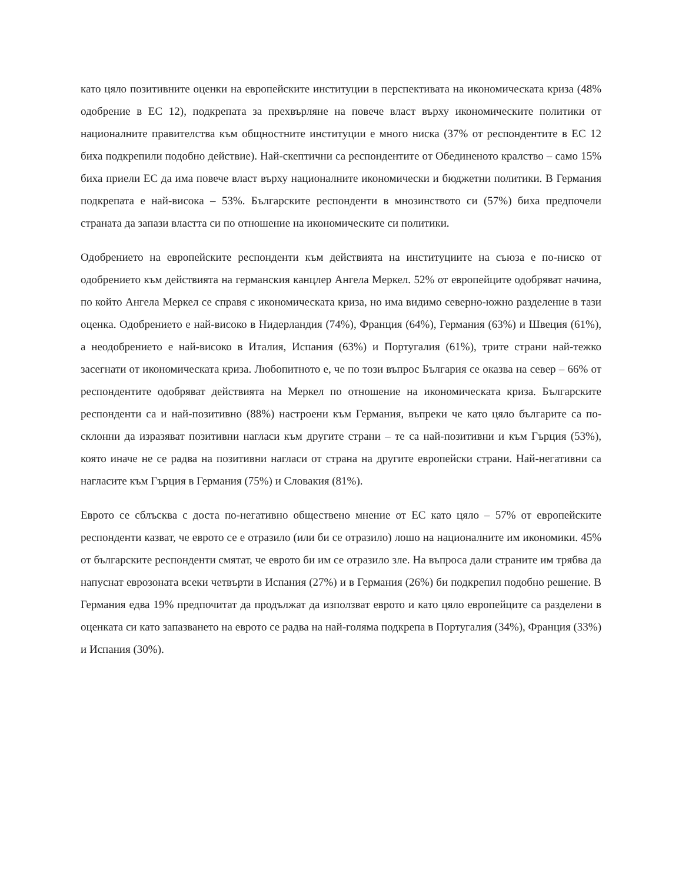като цяло позитивните оценки на европейските институции в перспективата на икономическата криза (48% одобрение в ЕС 12), подкрепата за прехвърляне на повече власт върху икономическите политики от националните правителства към общностните институции е много ниска (37% от респондентите в ЕС 12 биха подкрепили подобно действие). Най-скептични са респондентите от Обединеното кралство – само 15% биха приели ЕС да има повече власт върху националните икономически и бюджетни политики. В Германия подкрепата е най-висока – 53%. Българските респонденти в мнозинството си (57%) биха предпочели страната да запази властта си по отношение на икономическите си политики.
Одобрението на европейските респонденти към действията на институциите на съюза е по-ниско от одобрението към действията на германския канцлер Ангела Меркел. 52% от европейците одобряват начина, по който Ангела Меркел се справя с икономическата криза, но има видимо северно-южно разделение в тази оценка. Одобрението е най-високо в Нидерландия (74%), Франция (64%), Германия (63%) и Швеция (61%), а неодобрението е най-високо в Италия, Испания (63%) и Португалия (61%), трите страни най-тежко засегнати от икономическата криза. Любопитното е, че по този въпрос България се оказва на север – 66% от респондентите одобряват действията на Меркел по отношение на икономическата криза. Българските респонденти са и най-позитивно (88%) настроени към Германия, въпреки че като цяло българите са по-склонни да изразяват позитивни нагласи към другите страни – те са най-позитивни и към Гърция (53%), която иначе не се радва на позитивни нагласи от страна на другите европейски страни. Най-негативни са нагласите към Гърция в Германия (75%) и Словакия (81%).
Еврото се сблъсква с доста по-негативно обществено мнение от ЕС като цяло – 57% от европейските респонденти казват, че еврото се е отразило (или би се отразило) лошо на националните им икономики. 45% от българските респонденти смятат, че еврото би им се отразило зле. На въпроса дали страните им трябва да напуснат еврозоната всеки четвърти в Испания (27%) и в Германия (26%) би подкрепил подобно решение. В Германия едва 19% предпочитат да продължат да използват еврото и като цяло европейците са разделени в оценката си като запазването на еврото се радва на най-голяма подкрепа в Португалия (34%), Франция (33%) и Испания (30%).